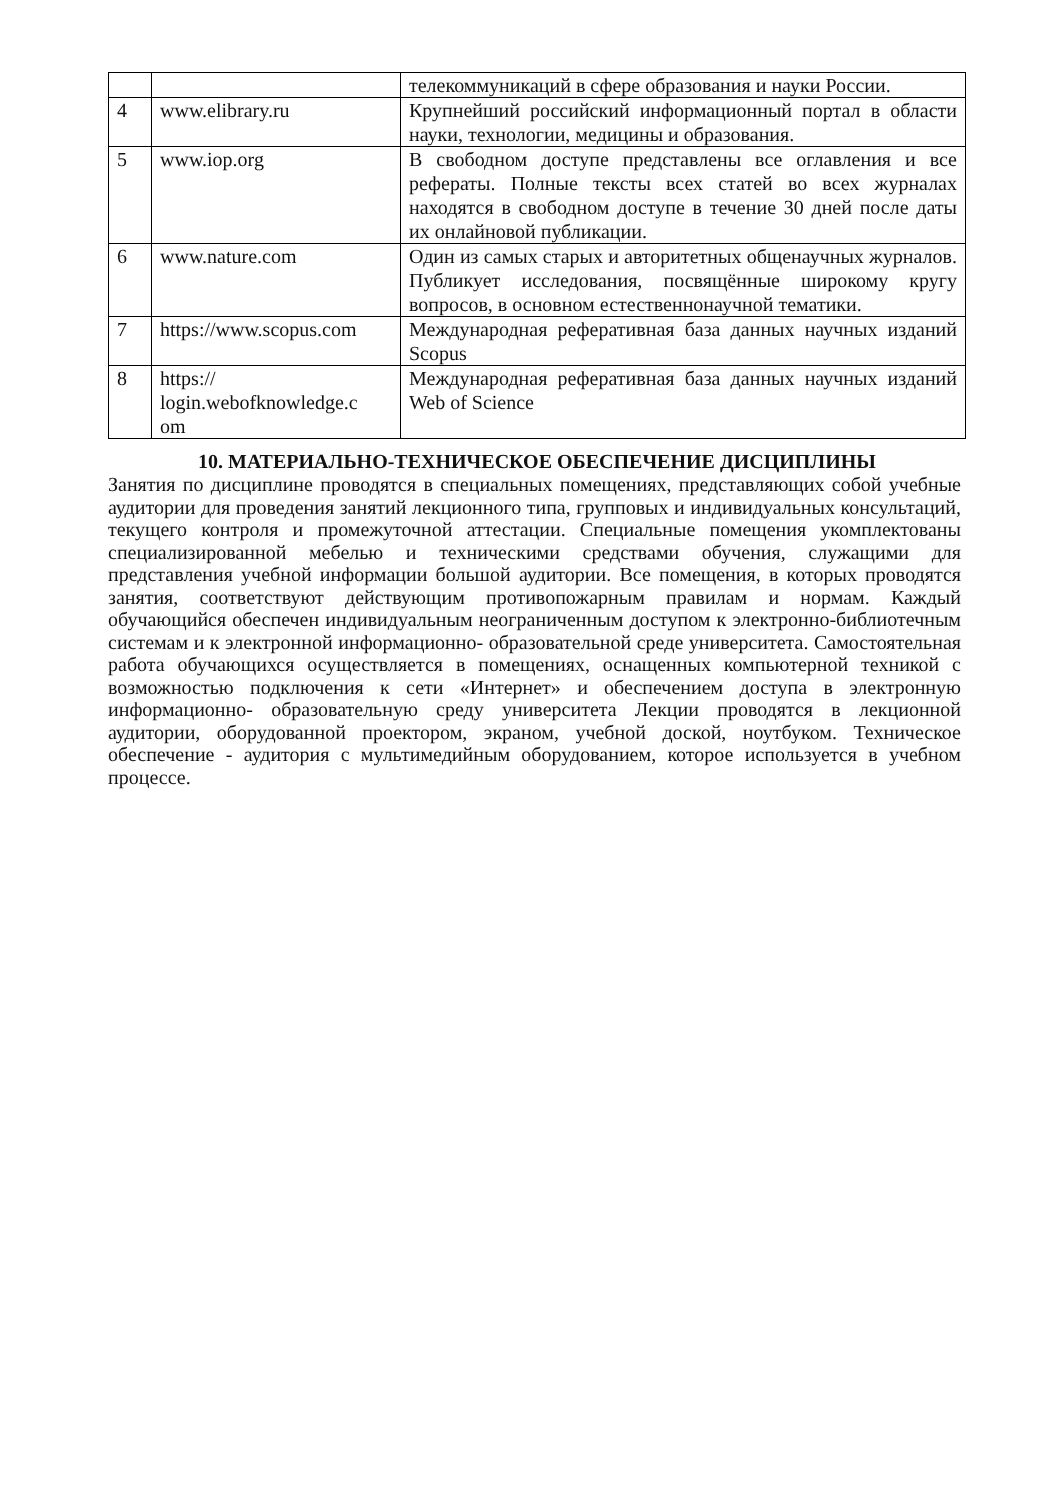| | | телекоммуникаций в сфере образования и науки России. |
| 4 | www.elibrary.ru | Крупнейший российский информационный портал в области науки, технологии, медицины и образования. |
| 5 | www.iop.org | В свободном доступе представлены все оглавления и все рефераты. Полные тексты всех статей во всех журналах находятся в свободном доступе в течение 30 дней после даты их онлайновой публикации. |
| 6 | www.nature.com | Один из самых старых и авторитетных общенаучных журналов. Публикует исследования, посвящённые широкому кругу вопросов, в основном естественнонаучной тематики. |
| 7 | https://www.scopus.com | Международная реферативная база данных научных изданий Scopus |
| 8 | https:// login.webofknowledge.c om | Международная реферативная база данных научных изданий Web of Science |
10. МАТЕРИАЛЬНО-ТЕХНИЧЕСКОЕ ОБЕСПЕЧЕНИЕ ДИСЦИПЛИНЫ
Занятия по дисциплине проводятся в специальных помещениях, представляющих собой учебные аудитории для проведения занятий лекционного типа, групповых и индивидуальных консультаций, текущего контроля и промежуточной аттестации. Специальные помещения укомплектованы специализированной мебелью и техническими средствами обучения, служащими для представления учебной информации большой аудитории. Все помещения, в которых проводятся занятия, соответствуют действующим противопожарным правилам и нормам. Каждый обучающийся обеспечен индивидуальным неограниченным доступом к электронно-библиотечным системам и к электронной информационно- образовательной среде университета. Самостоятельная работа обучающихся осуществляется в помещениях, оснащенных компьютерной техникой с возможностью подключения к сети «Интернет» и обеспечением доступа в электронную информационно- образовательную среду университета Лекции проводятся в лекционной аудитории, оборудованной проектором, экраном, учебной доской, ноутбуком. Техническое обеспечение - аудитория с мультимедийным оборудованием, которое используется в учебном процессе.